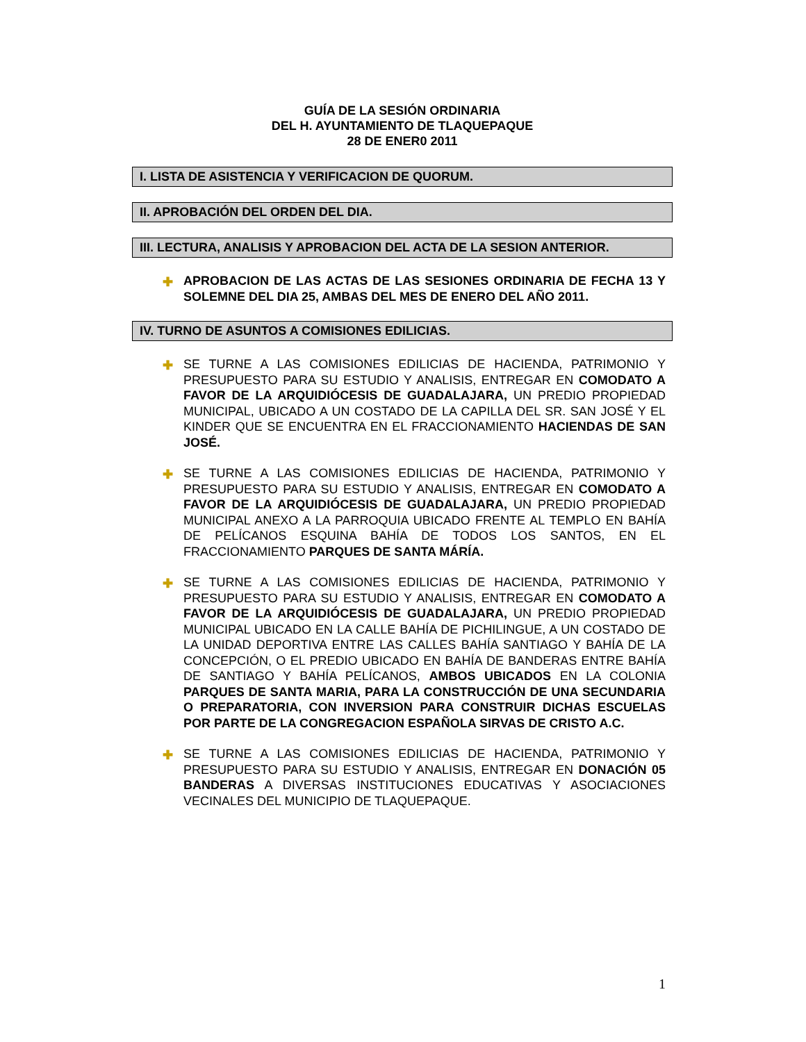GUÍA DE LA SESIÓN ORDINARIA
DEL H. AYUNTAMIENTO DE TLAQUEPAQUE
28 DE ENER0 2011
I. LISTA DE ASISTENCIA Y VERIFICACION DE QUORUM.
II. APROBACIÓN DEL ORDEN DEL DIA.
III. LECTURA, ANALISIS Y APROBACION DEL ACTA DE LA SESION ANTERIOR.
✚ APROBACION DE LAS ACTAS DE LAS SESIONES ORDINARIA DE FECHA 13 Y SOLEMNE DEL DIA 25, AMBAS DEL MES DE ENERO DEL AÑO 2011.
IV. TURNO DE ASUNTOS A COMISIONES EDILICIAS.
✚ SE TURNE A LAS COMISIONES EDILICIAS DE HACIENDA, PATRIMONIO Y PRESUPUESTO PARA SU ESTUDIO Y ANALISIS, ENTREGAR EN COMODATO A FAVOR DE LA ARQUIDIÓCESIS DE GUADALAJARA, UN PREDIO PROPIEDAD MUNICIPAL, UBICADO A UN COSTADO DE LA CAPILLA DEL SR. SAN JOSÉ Y EL KINDER QUE SE ENCUENTRA EN EL FRACCIONAMIENTO HACIENDAS DE SAN JOSÉ.
✚ SE TURNE A LAS COMISIONES EDILICIAS DE HACIENDA, PATRIMONIO Y PRESUPUESTO PARA SU ESTUDIO Y ANALISIS, ENTREGAR EN COMODATO A FAVOR DE LA ARQUIDIÓCESIS DE GUADALAJARA, UN PREDIO PROPIEDAD MUNICIPAL ANEXO A LA PARROQUIA UBICADO FRENTE AL TEMPLO EN BAHÍA DE PELÍCANOS ESQUINA BAHÍA DE TODOS LOS SANTOS, EN EL FRACCIONAMIENTO PARQUES DE SANTA MÁRÍA.
✚ SE TURNE A LAS COMISIONES EDILICIAS DE HACIENDA, PATRIMONIO Y PRESUPUESTO PARA SU ESTUDIO Y ANALISIS, ENTREGAR EN COMODATO A FAVOR DE LA ARQUIDIÓCESIS DE GUADALAJARA, UN PREDIO PROPIEDAD MUNICIPAL UBICADO EN LA CALLE BAHÍA DE PICHILINGUE, A UN COSTADO DE LA UNIDAD DEPORTIVA ENTRE LAS CALLES BAHÍA SANTIAGO Y BAHÍA DE LA CONCEPCIÓN, O EL PREDIO UBICADO EN BAHÍA DE BANDERAS ENTRE BAHÍA DE SANTIAGO Y BAHÍA PELÍCANOS, AMBOS UBICADOS EN LA COLONIA PARQUES DE SANTA MARIA, PARA LA CONSTRUCCIÓN DE UNA SECUNDARIA O PREPARATORIA, CON INVERSION PARA CONSTRUIR DICHAS ESCUELAS POR PARTE DE LA CONGREGACION ESPAÑOLA SIRVAS DE CRISTO A.C.
✚ SE TURNE A LAS COMISIONES EDILICIAS DE HACIENDA, PATRIMONIO Y PRESUPUESTO PARA SU ESTUDIO Y ANALISIS, ENTREGAR EN DONACIÓN 05 BANDERAS A DIVERSAS INSTITUCIONES EDUCATIVAS Y ASOCIACIONES VECINALES DEL MUNICIPIO DE TLAQUEPAQUE.
1